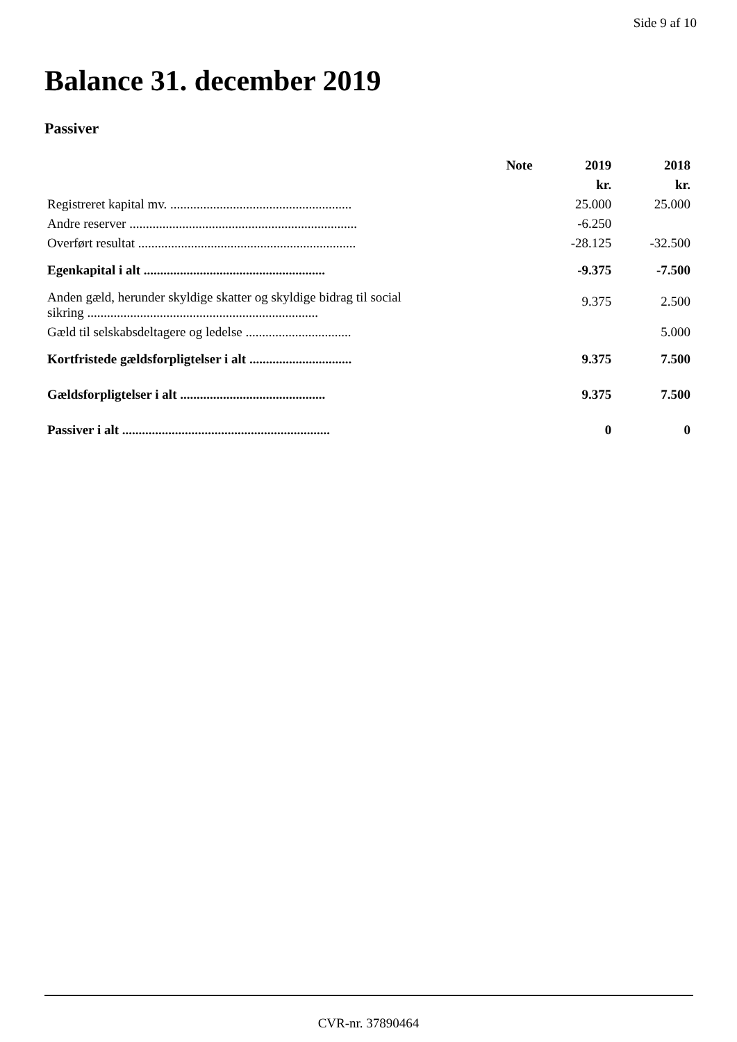Side 9 af 10
Balance 31. december 2019
Passiver
| | Note | 2019 | 2018 |
| --- | --- | --- | --- |
| | | kr. | kr. |
| Registreret kapital mv. ....................................................... | | 25.000 | 25.000 |
| Andre reserver ..................................................................... | | -6.250 | |
| Overført resultat .................................................................. | | -28.125 | -32.500 |
| Egenkapital i alt ....................................................... | | -9.375 | -7.500 |
| Anden gæld, herunder skyldige skatter og skyldige bidrag til social sikring ...................................................................... | | 9.375 | 2.500 |
| Gæld til selskabsdeltagere og ledelse ................................ | | | 5.000 |
| Kortfristede gældsforpligtelser i alt ............................... | | 9.375 | 7.500 |
| Gældsforpligtelser i alt ............................................ | | 9.375 | 7.500 |
| Passiver i alt ............................................................... | | 0 | 0 |
CVR-nr. 37890464